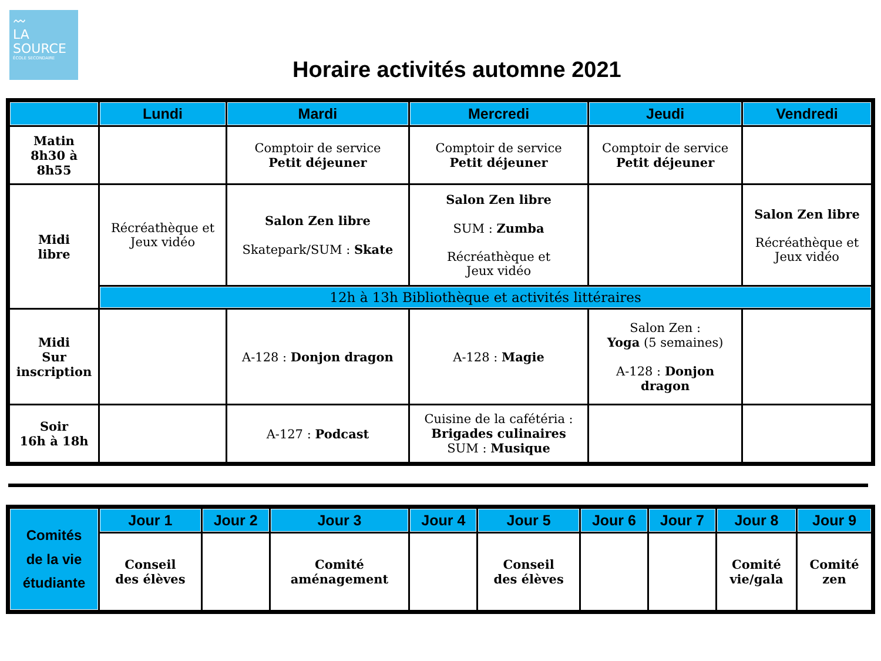〰
LA
SOURCE
ÉCOLE SECONDAIRE
Horaire activités automne 2021
| | Lundi | Mardi | Mercredi | Jeudi | Vendredi |
| --- | --- | --- | --- | --- | --- |
| Matin 8h30 à 8h55 | | Comptoir de service Petit déjeuner | Comptoir de service Petit déjeuner | Comptoir de service Petit déjeuner | |
| Midi libre | Récréathèque et Jeux vidéo | Salon Zen libre Skatepark/SUM : Skate | Salon Zen libre SUM : Zumba Récréathèque et Jeux vidéo | | Salon Zen libre Récréathèque et Jeux vidéo |
| | 12h à 13h Bibliothèque et activités littéraires | | | | |
| Midi Sur inscription | | A-128 : Donjon dragon | A-128 : Magie | Salon Zen : Yoga (5 semaines) A-128 : Donjon dragon | |
| Soir 16h à 18h | | A-127 : Podcast | Cuisine de la cafétéria : Brigades culinaires SUM : Musique | | |
| Comités de la vie étudiante | Jour 1 | Jour 2 | Jour 3 | Jour 4 | Jour 5 | Jour 6 | Jour 7 | Jour 8 | Jour 9 |
| --- | --- | --- | --- | --- | --- | --- | --- | --- | --- |
| | Conseil des élèves | | Comité aménagement | | Conseil des élèves | | | Comité vie/gala | Comité zen |